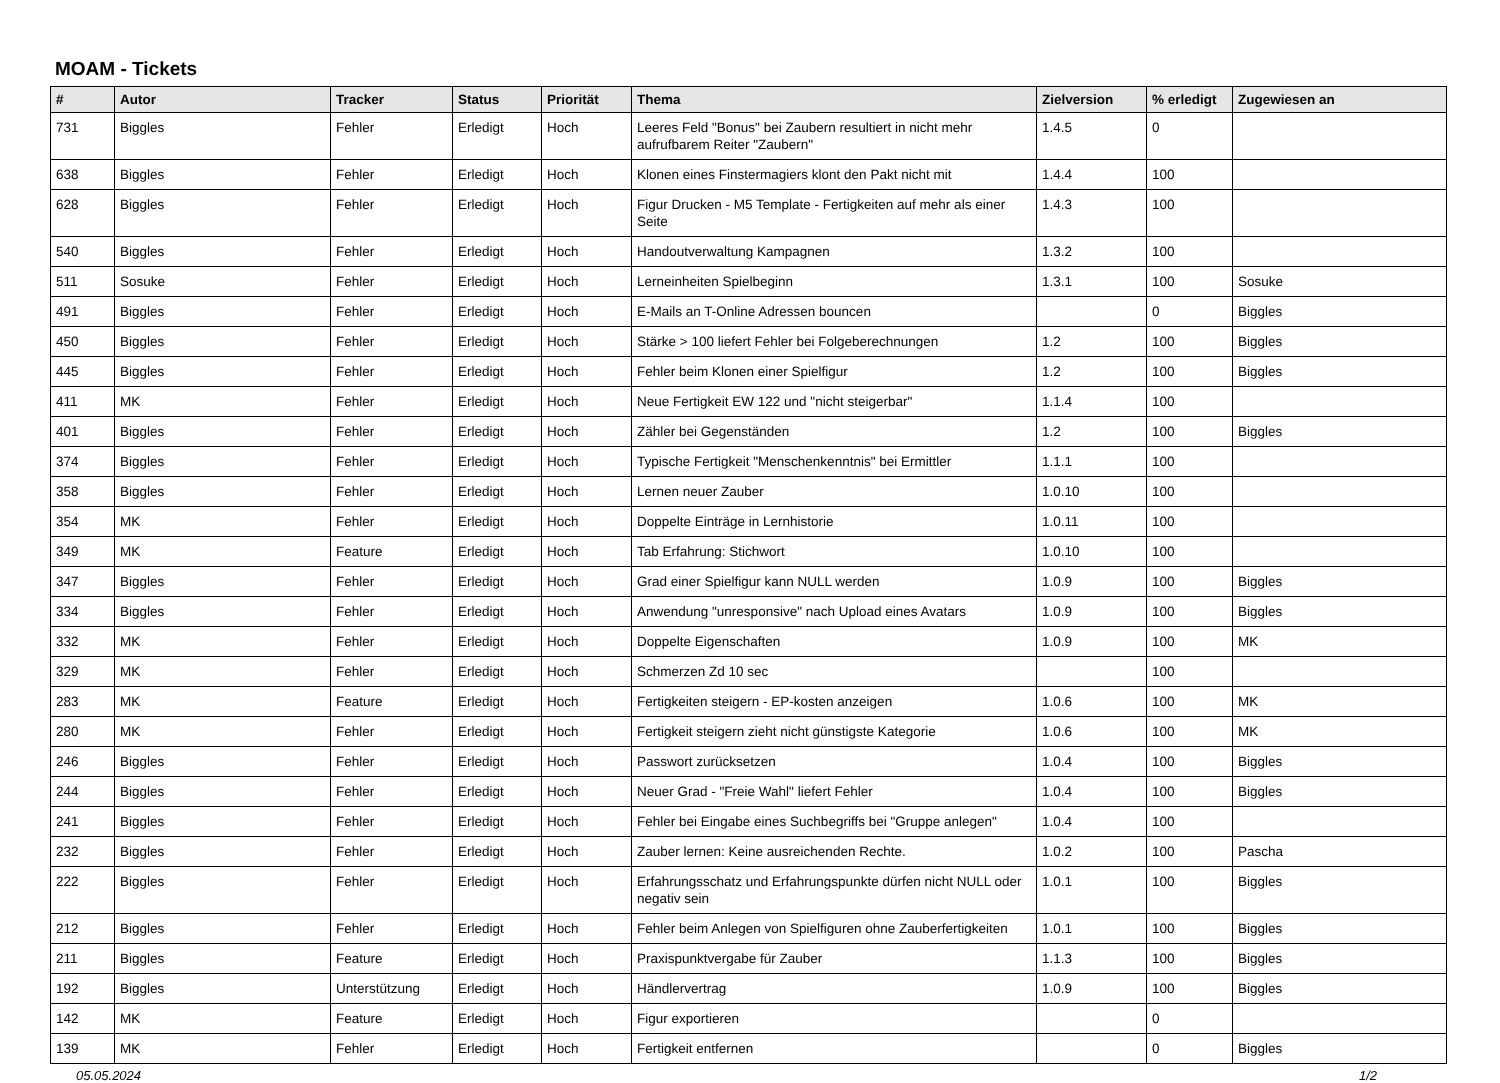MOAM - Tickets
| # | Autor | Tracker | Status | Priorität | Thema | Zielversion | % erledigt | Zugewiesen an |
| --- | --- | --- | --- | --- | --- | --- | --- | --- |
| 731 | Biggles | Fehler | Erledigt | Hoch | Leeres Feld "Bonus" bei Zaubern resultiert in nicht mehr aufrufbarem Reiter "Zaubern" | 1.4.5 | 0 | |
| 638 | Biggles | Fehler | Erledigt | Hoch | Klonen eines Finstermagiers klont den Pakt nicht mit | 1.4.4 | 100 | |
| 628 | Biggles | Fehler | Erledigt | Hoch | Figur Drucken - M5 Template - Fertigkeiten auf mehr als einer Seite | 1.4.3 | 100 | |
| 540 | Biggles | Fehler | Erledigt | Hoch | Handoutverwaltung Kampagnen | 1.3.2 | 100 | |
| 511 | Sosuke | Fehler | Erledigt | Hoch | Lerneinheiten Spielbeginn | 1.3.1 | 100 | Sosuke |
| 491 | Biggles | Fehler | Erledigt | Hoch | E-Mails an T-Online Adressen bouncen | | 0 | Biggles |
| 450 | Biggles | Fehler | Erledigt | Hoch | Stärke > 100 liefert Fehler bei Folgeberechnungen | 1.2 | 100 | Biggles |
| 445 | Biggles | Fehler | Erledigt | Hoch | Fehler beim Klonen einer Spielfigur | 1.2 | 100 | Biggles |
| 411 | MK | Fehler | Erledigt | Hoch | Neue Fertigkeit EW 122 und "nicht steigerbar" | 1.1.4 | 100 | |
| 401 | Biggles | Fehler | Erledigt | Hoch | Zähler bei Gegenständen | 1.2 | 100 | Biggles |
| 374 | Biggles | Fehler | Erledigt | Hoch | Typische Fertigkeit "Menschenkenntnis" bei Ermittler | 1.1.1 | 100 | |
| 358 | Biggles | Fehler | Erledigt | Hoch | Lernen neuer Zauber | 1.0.10 | 100 | |
| 354 | MK | Fehler | Erledigt | Hoch | Doppelte Einträge in Lernhistorie | 1.0.11 | 100 | |
| 349 | MK | Feature | Erledigt | Hoch | Tab Erfahrung: Stichwort | 1.0.10 | 100 | |
| 347 | Biggles | Fehler | Erledigt | Hoch | Grad einer Spielfigur kann NULL werden | 1.0.9 | 100 | Biggles |
| 334 | Biggles | Fehler | Erledigt | Hoch | Anwendung "unresponsive" nach Upload eines Avatars | 1.0.9 | 100 | Biggles |
| 332 | MK | Fehler | Erledigt | Hoch | Doppelte Eigenschaften | 1.0.9 | 100 | MK |
| 329 | MK | Fehler | Erledigt | Hoch | Schmerzen Zd 10 sec | | 100 | |
| 283 | MK | Feature | Erledigt | Hoch | Fertigkeiten steigern - EP-kosten anzeigen | 1.0.6 | 100 | MK |
| 280 | MK | Fehler | Erledigt | Hoch | Fertigkeit steigern zieht nicht günstigste Kategorie | 1.0.6 | 100 | MK |
| 246 | Biggles | Fehler | Erledigt | Hoch | Passwort zurücksetzen | 1.0.4 | 100 | Biggles |
| 244 | Biggles | Fehler | Erledigt | Hoch | Neuer Grad - "Freie Wahl" liefert Fehler | 1.0.4 | 100 | Biggles |
| 241 | Biggles | Fehler | Erledigt | Hoch | Fehler bei Eingabe eines Suchbegriffs bei "Gruppe anlegen" | 1.0.4 | 100 | |
| 232 | Biggles | Fehler | Erledigt | Hoch | Zauber lernen: Keine ausreichenden Rechte. | 1.0.2 | 100 | Pascha |
| 222 | Biggles | Fehler | Erledigt | Hoch | Erfahrungsschatz und Erfahrungspunkte dürfen nicht NULL oder negativ sein | 1.0.1 | 100 | Biggles |
| 212 | Biggles | Fehler | Erledigt | Hoch | Fehler beim Anlegen von Spielfiguren ohne Zauberfertigkeiten | 1.0.1 | 100 | Biggles |
| 211 | Biggles | Feature | Erledigt | Hoch | Praxispunktvergabe für Zauber | 1.1.3 | 100 | Biggles |
| 192 | Biggles | Unterstützung | Erledigt | Hoch | Händlervertrag | 1.0.9 | 100 | Biggles |
| 142 | MK | Feature | Erledigt | Hoch | Figur exportieren | | 0 | |
| 139 | MK | Fehler | Erledigt | Hoch | Fertigkeit entfernen | | 0 | Biggles |
05.05.2024 1/2